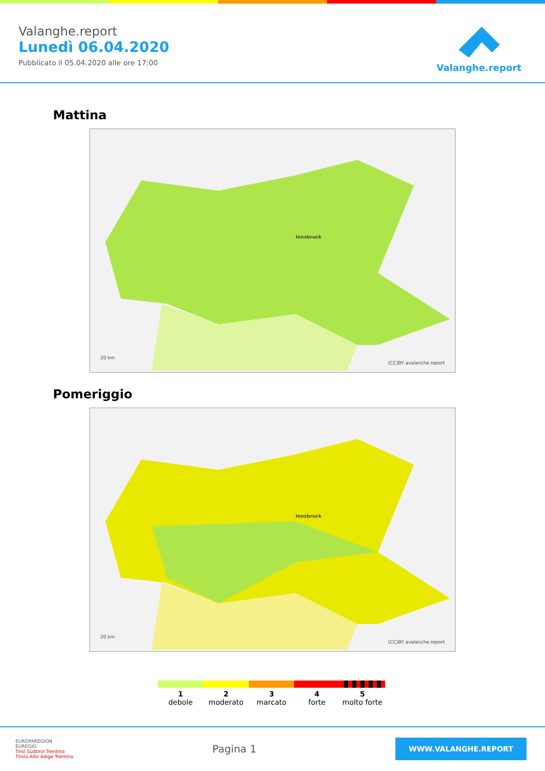Valanghe.report
Lunedì 06.04.2020
Pubblicato il 05.04.2020 alle ore 17:00
Valanghe.report
Mattina
Innsbruck
20 km
(CC)BY avalanche.report
Pomeriggio
Innsbruck
20 km
(CC)BY avalanche.report
1
debole
2
moderato
3
marcato
4
forte
5
molto forte
EUROPAREGION
EUREGIO
Tirol Südtirol Trentino
Tirolo Alto Adige Trentino
Pagina 1
WWW.VALANGHE.REPORT